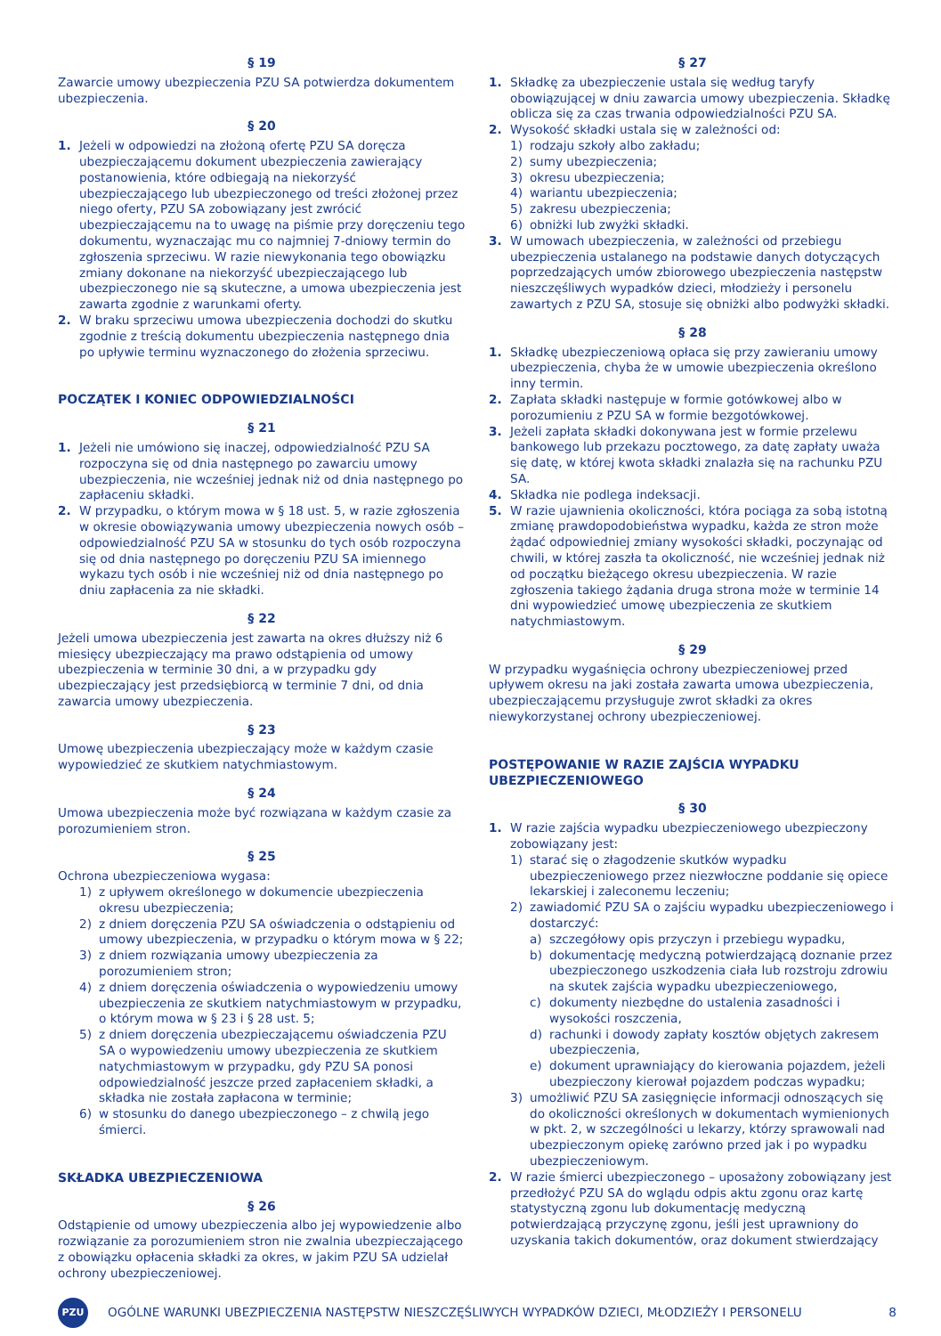§ 19
Zawarcie umowy ubezpieczenia PZU SA potwierdza dokumentem ubezpieczenia.
§ 20
1. Jeżeli w odpowiedzi na złożoną ofertę PZU SA doręcza ubezpieczającemu dokument ubezpieczenia zawierający postanowienia, które odbiegają na niekorzyść ubezpieczającego lub ubezpieczonego od treści złożonej przez niego oferty, PZU SA zobowiązany jest zwrócić ubezpieczającemu na to uwagę na piśmie przy doręczeniu tego dokumentu, wyznaczając mu co najmniej 7-dniowy termin do zgłoszenia sprzeciwu. W razie niewykonania tego obowiązku zmiany dokonane na niekorzyść ubezpieczającego lub ubezpieczonego nie są skuteczne, a umowa ubezpieczenia jest zawarta zgodnie z warunkami oferty.
2. W braku sprzeciwu umowa ubezpieczenia dochodzi do skutku zgodnie z treścią dokumentu ubezpieczenia następnego dnia po upływie terminu wyznaczonego do złożenia sprzeciwu.
POCZĄTEK I KONIEC ODPOWIEDZIALNOŚCI
§ 21
1. Jeżeli nie umówiono się inaczej, odpowiedzialność PZU SA rozpoczyna się od dnia następnego po zawarciu umowy ubezpieczenia, nie wcześniej jednak niż od dnia następnego po zapłaceniu składki.
2. W przypadku, o którym mowa w § 18 ust. 5, w razie zgłoszenia w okresie obowiązywania umowy ubezpieczenia nowych osób – odpowiedzialność PZU SA w stosunku do tych osób rozpoczyna się od dnia następnego po doręczeniu PZU SA imiennego wykazu tych osób i nie wcześniej niż od dnia następnego po dniu zapłacenia za nie składki.
§ 22
Jeżeli umowa ubezpieczenia jest zawarta na okres dłuższy niż 6 miesięcy ubezpieczający ma prawo odstąpienia od umowy ubezpieczenia w terminie 30 dni, a w przypadku gdy ubezpieczający jest przedsiębiorcą w terminie 7 dni, od dnia zawarcia umowy ubezpieczenia.
§ 23
Umowę ubezpieczenia ubezpieczający może w każdym czasie wypowiedzieć ze skutkiem natychmiastowym.
§ 24
Umowa ubezpieczenia może być rozwiązana w każdym czasie za porozumieniem stron.
§ 25
Ochrona ubezpieczeniowa wygasa:
1) z upływem określonego w dokumencie ubezpieczenia okresu ubezpieczenia;
2) z dniem doręczenia PZU SA oświadczenia o odstąpieniu od umowy ubezpieczenia, w przypadku o którym mowa w § 22;
3) z dniem rozwiązania umowy ubezpieczenia za porozumieniem stron;
4) z dniem doręczenia oświadczenia o wypowiedzeniu umowy ubezpieczenia ze skutkiem natychmiastowym w przypadku, o którym mowa w § 23 i § 28 ust. 5;
5) z dniem doręczenia ubezpieczającemu oświadczenia PZU SA o wypowiedzeniu umowy ubezpieczenia ze skutkiem natychmiastowym w przypadku, gdy PZU SA ponosi odpowiedzialność jeszcze przed zapłaceniem składki, a składka nie została zapłacona w terminie;
6) w stosunku do danego ubezpieczonego – z chwilą jego śmierci.
SKŁADKA UBEZPIECZENIOWA
§ 26
Odstąpienie od umowy ubezpieczenia albo jej wypowiedzenie albo rozwiązanie za porozumieniem stron nie zwalnia ubezpieczającego z obowiązku opłacenia składki za okres, w jakim PZU SA udzielał ochrony ubezpieczeniowej.
§ 27
1. Składkę za ubezpieczenie ustala się według taryfy obowiązującej w dniu zawarcia umowy ubezpieczenia. Składkę oblicza się za czas trwania odpowiedzialności PZU SA.
2. Wysokość składki ustala się w zależności od:
1) rodzaju szkoły albo zakładu;
2) sumy ubezpieczenia;
3) okresu ubezpieczenia;
4) wariantu ubezpieczenia;
5) zakresu ubezpieczenia;
6) obniżki lub zwyżki składki.
3. W umowach ubezpieczenia, w zależności od przebiegu ubezpieczenia ustalanego na podstawie danych dotyczących poprzedzających umów zbiorowego ubezpieczenia następstw nieszczęśliwych wypadków dzieci, młodzieży i personelu zawartych z PZU SA, stosuje się obniżki albo podwyżki składki.
§ 28
1. Składkę ubezpieczeniową opłaca się przy zawieraniu umowy ubezpieczenia, chyba że w umowie ubezpieczenia określono inny termin.
2. Zapłata składki następuje w formie gotówkowej albo w porozumieniu z PZU SA w formie bezgotówkowej.
3. Jeżeli zapłata składki dokonywana jest w formie przelewu bankowego lub przekazu pocztowego, za datę zapłaty uważa się datę, w której kwota składki znalazła się na rachunku PZU SA.
4. Składka nie podlega indeksacji.
5. W razie ujawnienia okoliczności, która pociąga za sobą istotną zmianę prawdopodobieństwa wypadku, każda ze stron może żądać odpowiedniej zmiany wysokości składki, poczynając od chwili, w której zaszła ta okoliczność, nie wcześniej jednak niż od początku bieżącego okresu ubezpieczenia. W razie zgłoszenia takiego żądania druga strona może w terminie 14 dni wypowiedzieć umowę ubezpieczenia ze skutkiem natychmiastowym.
§ 29
W przypadku wygaśnięcia ochrony ubezpieczeniowej przed upływem okresu na jaki została zawarta umowa ubezpieczenia, ubezpieczającemu przysługuje zwrot składki za okres niewykorzystanej ochrony ubezpieczeniowej.
POSTĘPOWANIE W RAZIE ZAJŚCIA WYPADKU UBEZPIECZENIOWEGO
§ 30
1. W razie zajścia wypadku ubezpieczeniowego ubezpieczony zobowiązany jest:
1) starać się o złagodzenie skutków wypadku ubezpieczeniowego przez niezwłoczne poddanie się opiece lekarskiej i zaleconemu leczeniu;
2) zawiadomić PZU SA o zajściu wypadku ubezpieczeniowego i dostarczyć:
a) szczegółowy opis przyczyn i przebiegu wypadku,
b) dokumentację medyczną potwierdzającą doznanie przez ubezpieczonego uszkodzenia ciała lub rozstroju zdrowiu na skutek zajścia wypadku ubezpieczeniowego,
c) dokumenty niezbędne do ustalenia zasadności i wysokości roszczenia,
d) rachunki i dowody zapłaty kosztów objętych zakresem ubezpieczenia,
e) dokument uprawniający do kierowania pojazdem, jeżeli ubezpieczony kierował pojazdem podczas wypadku;
3) umożliwić PZU SA zasięgnięcie informacji odnoszących się do okoliczności określonych w dokumentach wymienionych w pkt. 2, w szczególności u lekarzy, którzy sprawowali nad ubezpieczonym opiekę zarówno przed jak i po wypadku ubezpieczeniowym.
2. W razie śmierci ubezpieczonego – uposażony zobowiązany jest przedłożyć PZU SA do wglądu odpis aktu zgonu oraz kartę statystyczną zgonu lub dokumentację medyczną potwierdzającą przyczynę zgonu, jeśli jest uprawniony do uzyskania takich dokumentów, oraz dokument stwierdzający
PZU
OGÓLNE WARUNKI UBEZPIECZENIA NASTĘPSTW NIESZCZĘŚLIWYCH WYPADKÓW DZIECI, MŁODZIEŻY I PERSONELU 8